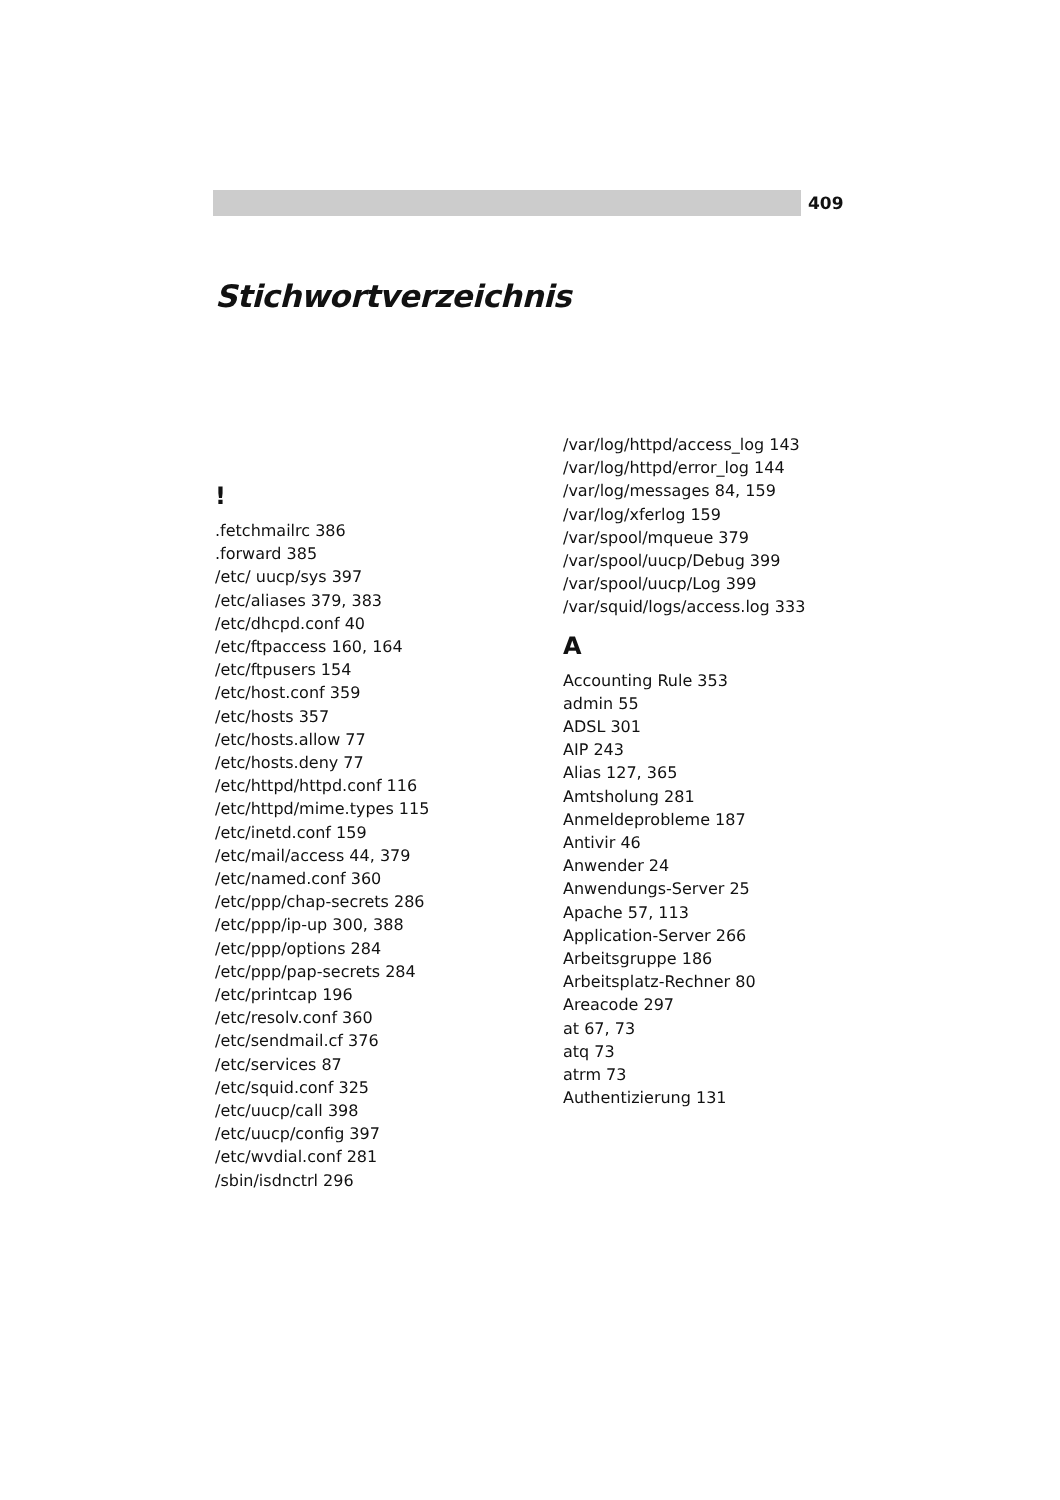409
Stichwortverzeichnis
!
.fetchmailrc 386
.forward 385
/etc/ uucp/sys 397
/etc/aliases 379, 383
/etc/dhcpd.conf 40
/etc/ftpaccess 160, 164
/etc/ftpusers 154
/etc/host.conf 359
/etc/hosts 357
/etc/hosts.allow 77
/etc/hosts.deny 77
/etc/httpd/httpd.conf 116
/etc/httpd/mime.types 115
/etc/inetd.conf 159
/etc/mail/access 44, 379
/etc/named.conf 360
/etc/ppp/chap-secrets 286
/etc/ppp/ip-up 300, 388
/etc/ppp/options 284
/etc/ppp/pap-secrets 284
/etc/printcap 196
/etc/resolv.conf 360
/etc/sendmail.cf 376
/etc/services 87
/etc/squid.conf 325
/etc/uucp/call 398
/etc/uucp/config 397
/etc/wvdial.conf 281
/sbin/isdnctrl 296
/var/log/httpd/access_log 143
/var/log/httpd/error_log 144
/var/log/messages 84, 159
/var/log/xferlog 159
/var/spool/mqueue 379
/var/spool/uucp/Debug 399
/var/spool/uucp/Log 399
/var/squid/logs/access.log 333
A
Accounting Rule 353
admin 55
ADSL 301
AIP 243
Alias 127, 365
Amtsholung 281
Anmeldeprobleme 187
Antivir 46
Anwender 24
Anwendungs-Server 25
Apache 57, 113
Application-Server 266
Arbeitsgruppe 186
Arbeitsplatz-Rechner 80
Areacode 297
at 67, 73
atq 73
atrm 73
Authentizierung 131